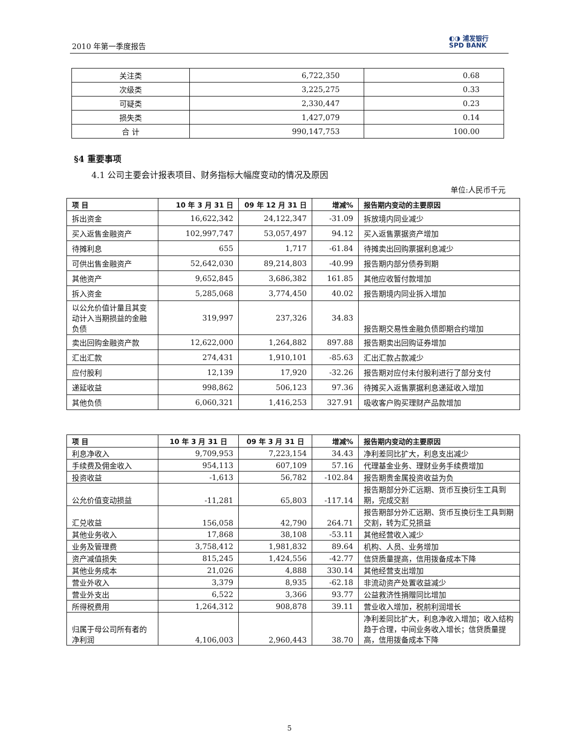2010 年第一季度报告
◐◑ 浦发银行
SPD BANK
| 关注类 | 6,722,350 | 0.68 |
| 次级类 | 3,225,275 | 0.33 |
| 可疑类 | 2,330,447 | 0.23 |
| 损失类 | 1,427,079 | 0.14 |
| 合 计 | 990,147,753 | 100.00 |
§4 重要事项
4.1 公司主要会计报表项目、财务指标大幅度变动的情况及原因
单位:人民币千元
| 项 目 | 10 年 3 月 31 日 | 09 年 12 月 31 日 | 增减% | 报告期内变动的主要原因 |
| --- | --- | --- | --- | --- |
| 拆出资金 | 16,622,342 | 24,122,347 | -31.09 | 拆放境内同业减少 |
| 买入返售金融资产 | 102,997,747 | 53,057,497 | 94.12 | 买入返售票据资产增加 |
| 待摊利息 | 655 | 1,717 | -61.84 | 待摊卖出回购票据利息减少 |
| 可供出售金融资产 | 52,642,030 | 89,214,803 | -40.99 | 报告期内部分债券到期 |
| 其他资产 | 9,652,845 | 3,686,382 | 161.85 | 其他应收暂付款增加 |
| 拆入资金 | 5,285,068 | 3,774,450 | 40.02 | 报告期境内同业拆入增加 |
| 以公允价值计量且其变动计入当期损益的金融负债 | 319,997 | 237,326 | 34.83 | 报告期交易性金融负债即期合约增加 |
| 卖出回购金融资产款 | 12,622,000 | 1,264,882 | 897.88 | 报告期卖出回购证券增加 |
| 汇出汇款 | 274,431 | 1,910,101 | -85.63 | 汇出汇款占款减少 |
| 应付股利 | 12,139 | 17,920 | -32.26 | 报告期对应付未付股利进行了部分支付 |
| 递延收益 | 998,862 | 506,123 | 97.36 | 待摊买入返售票据利息递延收入增加 |
| 其他负债 | 6,060,321 | 1,416,253 | 327.91 | 吸收客户购买理财产品款增加 |
| 项 目 | 10 年 3 月 31 日 | 09 年 3 月 31 日 | 增减% | 报告期内变动的主要原因 |
| --- | --- | --- | --- | --- |
| 利息净收入 | 9,709,953 | 7,223,154 | 34.43 | 净利差同比扩大，利息支出减少 |
| 手续费及佣金收入 | 954,113 | 607,109 | 57.16 | 代理基金业务、理财业务手续费增加 |
| 投资收益 | -1,613 | 56,782 | -102.84 | 报告期贵金属投资收益为负 |
| 公允价值变动损益 | -11,281 | 65,803 | -117.14 | 报告期部分外汇远期、货币互换衍生工具到期，完成交割 |
| 汇兑收益 | 156,058 | 42,790 | 264.71 | 报告期部分外汇远期、货币互换衍生工具到期交割，转为汇兑损益 |
| 其他业务收入 | 17,868 | 38,108 | -53.11 | 其他经营收入减少 |
| 业务及管理费 | 3,758,412 | 1,981,832 | 89.64 | 机构、人员、业务增加 |
| 资产减值损失 | 815,245 | 1,424,556 | -42.77 | 信贷质量提高，信用拨备成本下降 |
| 其他业务成本 | 21,026 | 4,888 | 330.14 | 其他经营支出增加 |
| 营业外收入 | 3,379 | 8,935 | -62.18 | 非流动资产处置收益减少 |
| 营业外支出 | 6,522 | 3,366 | 93.77 | 公益救济性捐赠同比增加 |
| 所得税费用 | 1,264,312 | 908,878 | 39.11 | 营业收入增加，税前利润增长 |
| 归属于母公司所有者的净利润 | 4,106,003 | 2,960,443 | 38.70 | 净利差同比扩大，利息净收入增加；收入结构趋于合理，中间业务收入增长；信贷质量提高，信用拨备成本下降 |
5